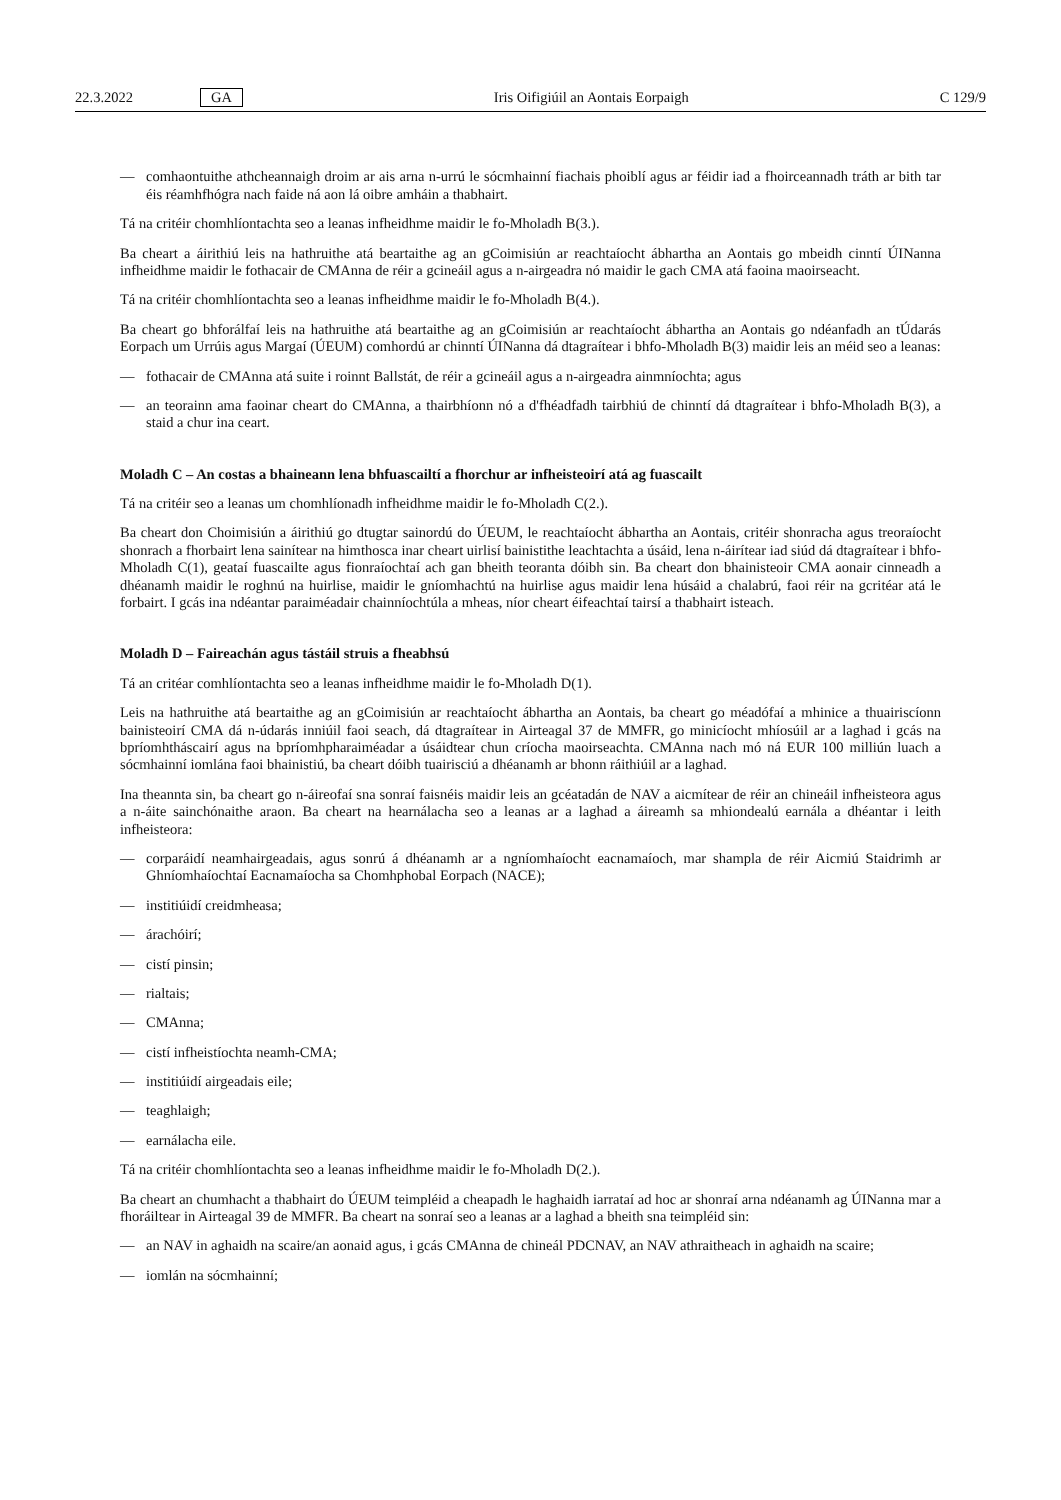22.3.2022 GA
Iris Oifigiúil an Aontais Eorpaigh
C 129/9
— comhaontuithe athcheannaigh droim ar ais arna n-urrú le sócmhainní fiachais phoiblí agus ar féidir iad a fhoirceannadh tráth ar bith tar éis réamhfhógra nach faide ná aon lá oibre amháin a thabhairt.
Tá na critéir chomhlíontachta seo a leanas infheidhme maidir le fo-Mholadh B(3.).
Ba cheart a áirithiú leis na hathruithe atá beartaithe ag an gCoimisiún ar reachtaíocht ábhartha an Aontais go mbeidh cinntí ÚINanna infheidhme maidir le fothacair de CMAnna de réir a gcineáil agus a n-airgeadra nó maidir le gach CMA atá faoina maoirseacht.
Tá na critéir chomhlíontachta seo a leanas infheidhme maidir le fo-Mholadh B(4.).
Ba cheart go bhforálfaí leis na hathruithe atá beartaithe ag an gCoimisiún ar reachtaíocht ábhartha an Aontais go ndéanfadh an tÚdarás Eorpach um Urrúis agus Margaí (ÚEUM) comhordú ar chinntí ÚINanna dá dtagraítear i bhfo-Mholadh B(3) maidir leis an méid seo a leanas:
— fothacair de CMAnna atá suite i roinnt Ballstát, de réir a gcineáil agus a n-airgeadra ainmníochta; agus
— an teorainn ama faoinar cheart do CMAnna, a thairbhíonn nó a d'fhéadfadh tairbhiú de chinntí dá dtagraítear i bhfo-Mholadh B(3), a staid a chur ina ceart.
Moladh C – An costas a bhaineann lena bhfuascailtí a fhorchur ar infheisteoirí atá ag fuascailt
Tá na critéir seo a leanas um chomhlíonadh infheidhme maidir le fo-Mholadh C(2.).
Ba cheart don Choimisiún a áirithiú go dtugtar sainordú do ÚEUM, le reachtaíocht ábhartha an Aontais, critéir shonracha agus treoraíocht shonrach a fhorbairt lena sainítear na himthosca inar cheart uirlisí bainistithe leachtachta a úsáid, lena n-áirítear iad siúd dá dtagraítear i bhfo-Mholadh C(1), geataí fuascailte agus fionraíochtaí ach gan bheith teoranta dóibh sin. Ba cheart don bhainisteoir CMA aonair cinneadh a dhéanamh maidir le roghnú na huirlise, maidir le gníomhachtú na huirlise agus maidir lena húsáid a chalabrú, faoi réir na gcritéar atá le forbairt. I gcás ina ndéantar paraiméadair chainníochtúla a mheas, níor cheart éifeachtaí tairsí a thabhairt isteach.
Moladh D – Faireachán agus tástáil struis a fheabhsú
Tá an critéar comhlíontachta seo a leanas infheidhme maidir le fo-Mholadh D(1).
Leis na hathruithe atá beartaithe ag an gCoimisiún ar reachtaíocht ábhartha an Aontais, ba cheart go méadófaí a mhinice a thuairiscíonn bainisteoirí CMA dá n-údarás inniúil faoi seach, dá dtagraítear in Airteagal 37 de MMFR, go minicíocht mhíosúil ar a laghad i gcás na bpríomhtháscairí agus na bpríomhpharaiméadar a úsáidtear chun críocha maoirseachta. CMAnna nach mó ná EUR 100 milliún luach a sócmhainní iomlána faoi bhainistiú, ba cheart dóibh tuairisciú a dhéanamh ar bhonn ráithiúil ar a laghad.
Ina theannta sin, ba cheart go n-áireofaí sna sonraí faisnéis maidir leis an gcéatadán de NAV a aicmítear de réir an chineáil infheisteora agus a n-áite sainchónaithe araon. Ba cheart na hearnálacha seo a leanas ar a laghad a áireamh sa mhiondealú earnála a dhéantar i leith infheisteora:
— corparáidí neamhairgeadais, agus sonrú á dhéanamh ar a ngníomhaíocht eacnamaíoch, mar shampla de réir Aicmiú Staidrimh ar Ghníomhaíochtaí Eacnamaíocha sa Chomhphobal Eorpach (NACE);
— institiúidí creidmheasa;
— árachóirí;
— cistí pinsin;
— rialtais;
— CMAnna;
— cistí infheistíochta neamh-CMA;
— institiúidí airgeadais eile;
— teaghlaigh;
— earnálacha eile.
Tá na critéir chomhlíontachta seo a leanas infheidhme maidir le fo-Mholadh D(2.).
Ba cheart an chumhacht a thabhairt do ÚEUM teimpléid a cheapadh le haghaidh iarrataí ad hoc ar shonraí arna ndéanamh ag ÚINanna mar a fhoráiltear in Airteagal 39 de MMFR. Ba cheart na sonraí seo a leanas ar a laghad a bheith sna teimpléid sin:
— an NAV in aghaidh na scaire/an aonaid agus, i gcás CMAnna de chineál PDCNAV, an NAV athraitheach in aghaidh na scaire;
— iomlán na sócmhainní;